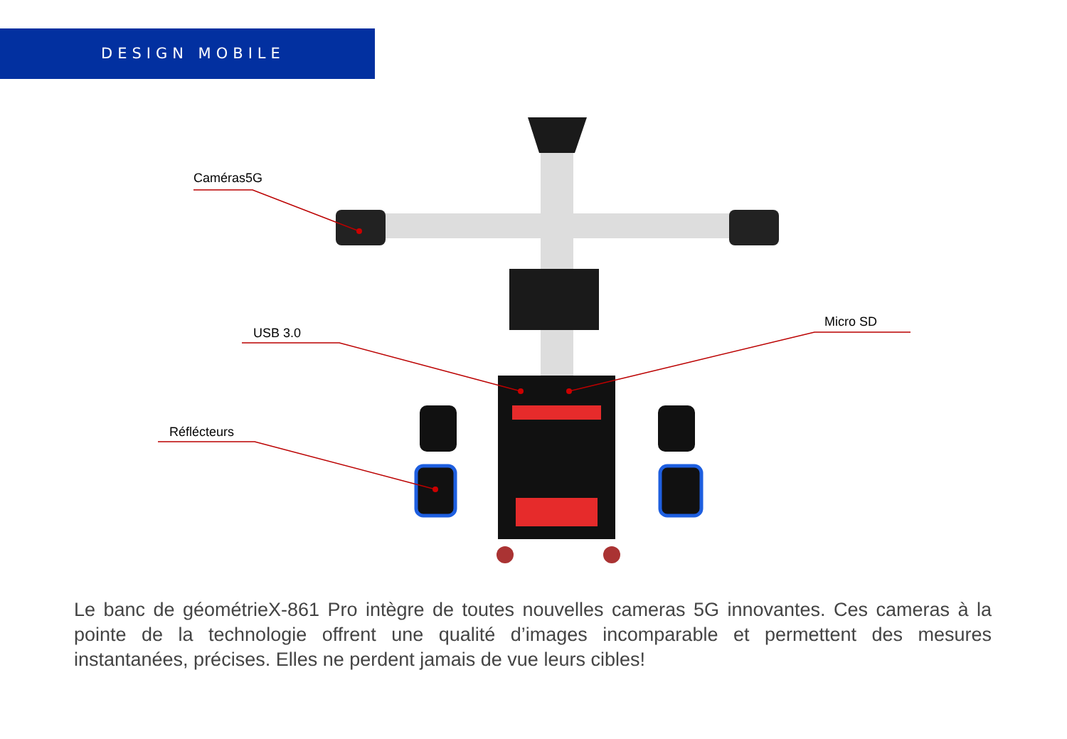DESIGN MOBILE
Caméras5G
USB 3.0
Micro SD
Réflécteurs
Le banc de géométrieX-861 Pro intègre de toutes nouvelles cameras 5G innovantes. Ces cameras à la pointe de la technologie offrent une qualité d’images incomparable et permettent des mesures instantanées, précises. Elles ne perdent jamais de vue leurs cibles!